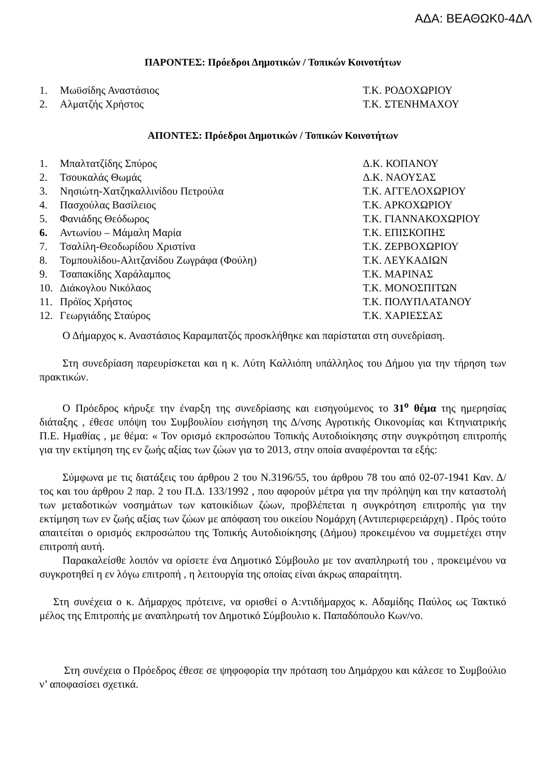ΑΔΑ: ΒΕΑΘΩΚ0-4ΔΛ
ΠΑΡΟΝΤΕΣ: Πρόεδροι Δημοτικών / Τοπικών Κοινοτήτων
| 1. | Μωϋσίδης Αναστάσιος | Τ.Κ. ΡΟΔΟΧΩΡΙΟΥ |
| 2. | Αλματζής Χρήστος | Τ.Κ. ΣΤΕΝΗΜΑΧΟΥ |
ΑΠΟΝΤΕΣ: Πρόεδροι Δημοτικών / Τοπικών Κοινοτήτων
| 1. | Μπαλτατζίδης Σπύρος | Δ.Κ. ΚΟΠΑΝΟΥ |
| 2. | Τσουκαλάς Θωμάς | Δ.Κ. ΝΑΟΥΣΑΣ |
| 3. | Νησιώτη-Χατζηκαλλινίδου Πετρούλα | Τ.Κ. ΑΓΓΕΛΟΧΩΡΙΟΥ |
| 4. | Πασχούλας Βασίλειος | Τ.Κ. ΑΡΚΟΧΩΡΙΟΥ |
| 5. | Φανιάδης Θεόδωρος | Τ.Κ. ΓΙΑΝΝΑΚΟΧΩΡΙΟΥ |
| 6. | Αντωνίου – Μάμαλη Μαρία | Τ.Κ. ΕΠΙΣΚΟΠΗΣ |
| 7. | Τσαλίλη-Θεοδωρίδου Χριστίνα | Τ.Κ. ΖΕΡΒΟΧΩΡΙΟΥ |
| 8. | Τομπουλίδου-Αλιτζανίδου Ζωγράφα (Φούλη) | Τ.Κ. ΛΕΥΚΑΔΙΩΝ |
| 9. | Τσαπακίδης Χαράλαμπος | Τ.Κ. ΜΑΡΙΝΑΣ |
| 10. | Διάκογλου Νικόλαος | Τ.Κ. ΜΟΝΟΣΠΙΤΩΝ |
| 11. | Πρόϊος Χρήστος | Τ.Κ. ΠΟΛΥΠΛΑΤΑΝΟΥ |
| 12. | Γεωργιάδης Σταύρος | Τ.Κ. ΧΑΡΙΕΣΣΑΣ |
Ο Δήμαρχος κ. Αναστάσιος Καραμπατζός προσκλήθηκε και παρίσταται στη συνεδρίαση.
Στη συνεδρίαση παρευρίσκεται και η κ. Λύτη Καλλιόπη υπάλληλος του Δήμου για την τήρηση των πρακτικών.
Ο Πρόεδρος κήρυξε την έναρξη της συνεδρίασης και εισηγούμενος το 31<sup>ο</sup> θέμα της ημερησίας διάταξης , έθεσε υπόψη του Συμβουλίου εισήγηση της Δ/νσης Αγροτικής Οικονομίας και Κτηνιατρικής Π.Ε. Ημαθίας , με θέμα: « Τον ορισμό εκπροσώπου Τοπικής Αυτοδιοίκησης στην συγκρότηση επιτροπής για την εκτίμηση της εν ζωής αξίας των ζώων για το 2013, στην οποία αναφέρονται τα εξής:
Σύμφωνα με τις διατάξεις του άρθρου 2 του Ν.3196/55, του άρθρου 78 του από 02-07-1941 Καν. Δ/τος και του άρθρου 2 παρ. 2 του Π.Δ. 133/1992 , που αφορούν μέτρα για την πρόληψη και την καταστολή των μεταδοτικών νοσημάτων των κατοικίδιων ζώων, προβλέπεται η συγκρότηση επιτροπής για την εκτίμηση των εν ζωής αξίας των ζώων με απόφαση του οικείου Νομάρχη (Αντιπεριφερειάρχη) . Πρός τούτο απαιτείται ο ορισμός εκπροσώπου της Τοπικής Αυτοδιοίκησης (Δήμου) προκειμένου να συμμετέχει στην επιτροπή αυτή.
Παρακαλείσθε λοιπόν να ορίσετε ένα Δημοτικό Σύμβουλο με τον αναπληρωτή του , προκειμένου να συγκροτηθεί η εν λόγω επιτροπή , η λειτουργία της οποίας είναι άκρως απαραίτητη.
Στη συνέχεια ο κ. Δήμαρχος πρότεινε, να ορισθεί ο Α:ντιδήμαρχος κ. Αδαμίδης Παύλος ως Τακτικό μέλος της Επιτροπής με αναπληρωτή τον Δημοτικό Σύμβουλιο κ. Παπαδόπουλο Κων/νο.
Στη συνέχεια ο Πρόεδρος έθεσε σε ψηφοφορία την πρόταση του Δημάρχου και κάλεσε το Συμβούλιο ν’ αποφασίσει σχετικά.